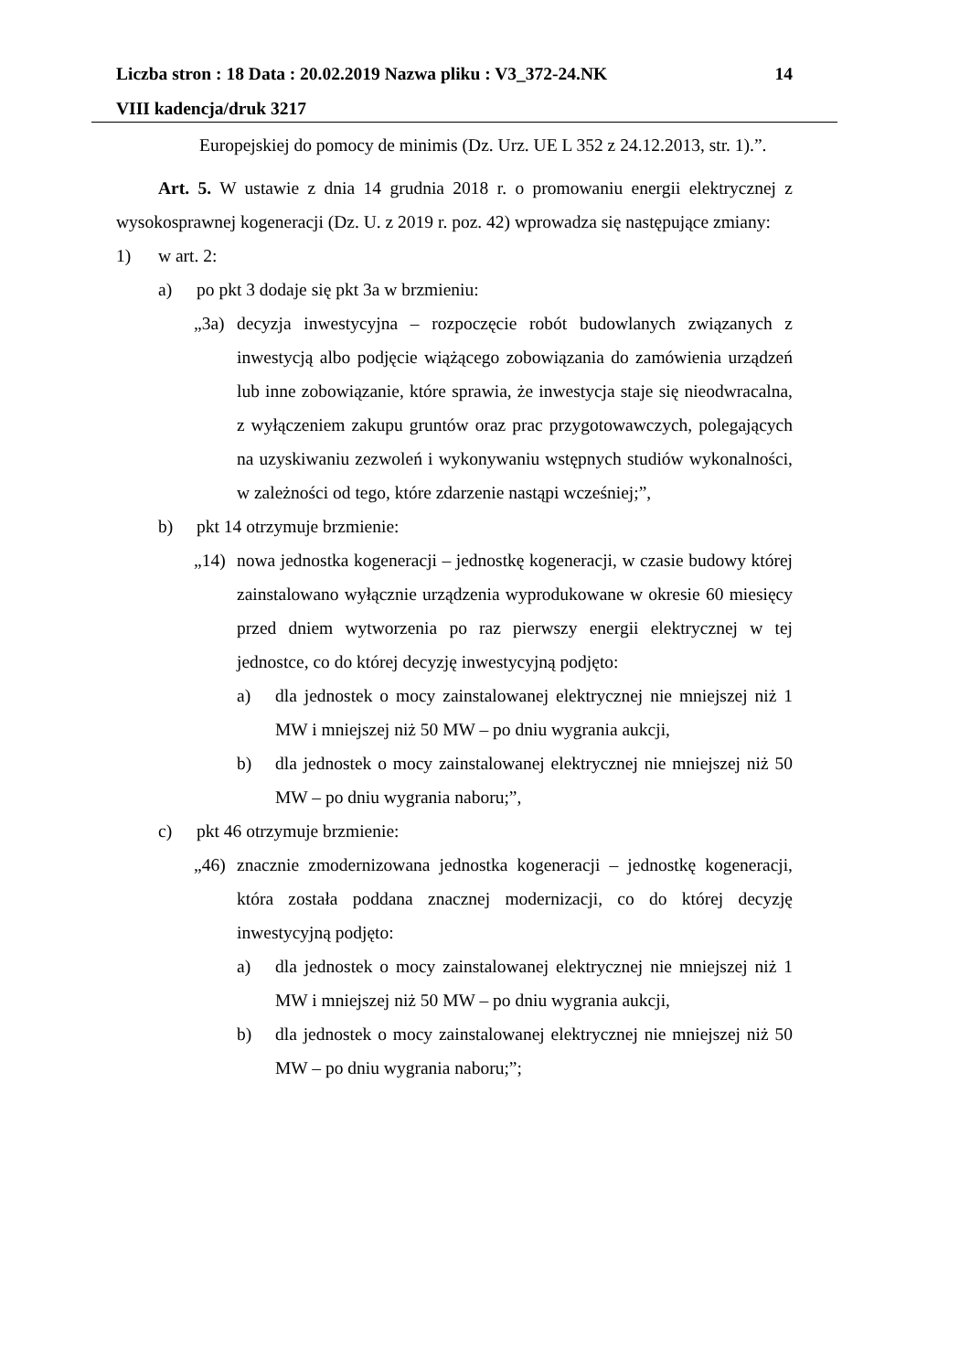Liczba stron : 18 Data : 20.02.2019 Nazwa pliku : V3_372-24.NK 14
VIII kadencja/druk 3217
Europejskiej do pomocy de minimis (Dz. Urz. UE L 352 z 24.12.2013, str. 1).”.
Art. 5. W ustawie z dnia 14 grudnia 2018 r. o promowaniu energii elektrycznej z wysokosprawnej kogeneracji (Dz. U. z 2019 r. poz. 42) wprowadza się następujące zmiany:
1) w art. 2:
a) po pkt 3 dodaje się pkt 3a w brzmieniu:
„3a) decyzja inwestycyjna – rozpoczęcie robót budowlanych związanych z inwestycją albo podjęcie wiążącego zobowiązania do zamówienia urządzeń lub inne zobowiązanie, które sprawia, że inwestycja staje się nieodwracalna, z wyłączeniem zakupu gruntów oraz prac przygotowawczych, polegających na uzyskiwaniu zezwoleń i wykonywaniu wstępnych studiów wykonalności, w zależności od tego, które zdarzenie nastąpi wcześniej;”,
b) pkt 14 otrzymuje brzmienie:
„14) nowa jednostka kogeneracji – jednostkę kogeneracji, w czasie budowy której zainstalowano wyłącznie urządzenia wyprodukowane w okresie 60 miesięcy przed dniem wytworzenia po raz pierwszy energii elektrycznej w tej jednostce, co do której decyzję inwestycyjną podjęto:
a) dla jednostek o mocy zainstalowanej elektrycznej nie mniejszej niż 1 MW i mniejszej niż 50 MW – po dniu wygrania aukcji,
b) dla jednostek o mocy zainstalowanej elektrycznej nie mniejszej niż 50 MW – po dniu wygrania naboru;”,
c) pkt 46 otrzymuje brzmienie:
„46) znacznie zmodernizowana jednostka kogeneracji – jednostkę kogeneracji, która została poddana znacznej modernizacji, co do której decyzję inwestycyjną podjęto:
a) dla jednostek o mocy zainstalowanej elektrycznej nie mniejszej niż 1 MW i mniejszej niż 50 MW – po dniu wygrania aukcji,
b) dla jednostek o mocy zainstalowanej elektrycznej nie mniejszej niż 50 MW – po dniu wygrania naboru;”;